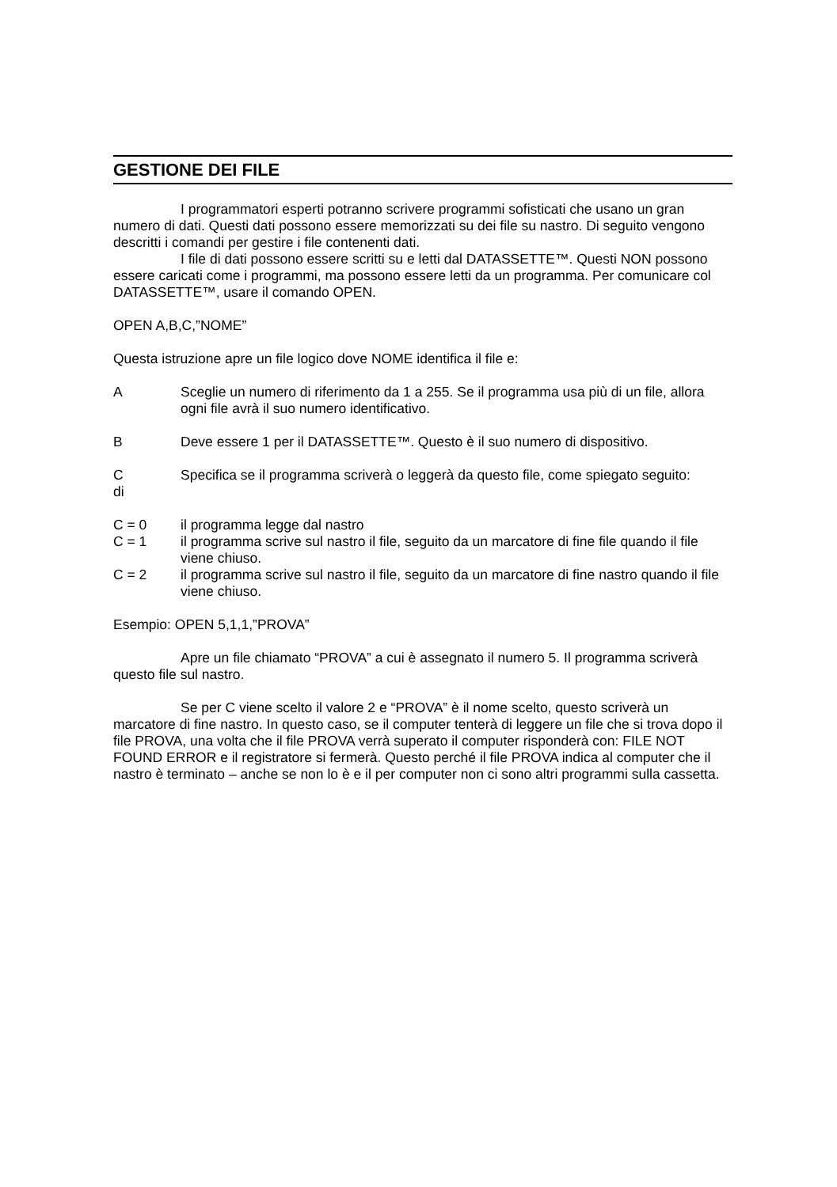GESTIONE DEI FILE
I programmatori esperti potranno scrivere programmi sofisticati che usano un gran numero di dati. Questi dati possono essere memorizzati su dei file su nastro. Di seguito vengono descritti i comandi per gestire i file contenenti dati.
I file di dati possono essere scritti su e letti dal DATASSETTE™. Questi NON possono essere caricati come i programmi, ma possono essere letti da un programma. Per comunicare col DATASSETTE™, usare il comando OPEN.
OPEN A,B,C,”NOME”
Questa istruzione apre un file logico dove NOME identifica il file e:
A Sceglie un numero di riferimento da 1 a 255. Se il programma usa più di un file, allora ogni file avrà il suo numero identificativo.
B Deve essere 1 per il DATASSETTE™. Questo è il suo numero di dispositivo.
C
di
Specifica se il programma scriverà o leggerà da questo file, come spiegato seguito:
C = 0 il programma legge dal nastro
C = 1 il programma scrive sul nastro il file, seguito da un marcatore di fine file quando il file viene chiuso.
C = 2 il programma scrive sul nastro il file, seguito da un marcatore di fine nastro quando il file viene chiuso.
Esempio: OPEN 5,1,1,”PROVA”
Apre un file chiamato “PROVA” a cui è assegnato il numero 5. Il programma scriverà questo file sul nastro.
Se per C viene scelto il valore 2 e “PROVA” è il nome scelto, questo scriverà un marcatore di fine nastro. In questo caso, se il computer tenterà di leggere un file che si trova dopo il file PROVA, una volta che il file PROVA verrà superato il computer risponderà con: FILE NOT FOUND ERROR e il registratore si fermerà. Questo perché il file PROVA indica al computer che il nastro è terminato – anche se non lo è e il per computer non ci sono altri programmi sulla cassetta.